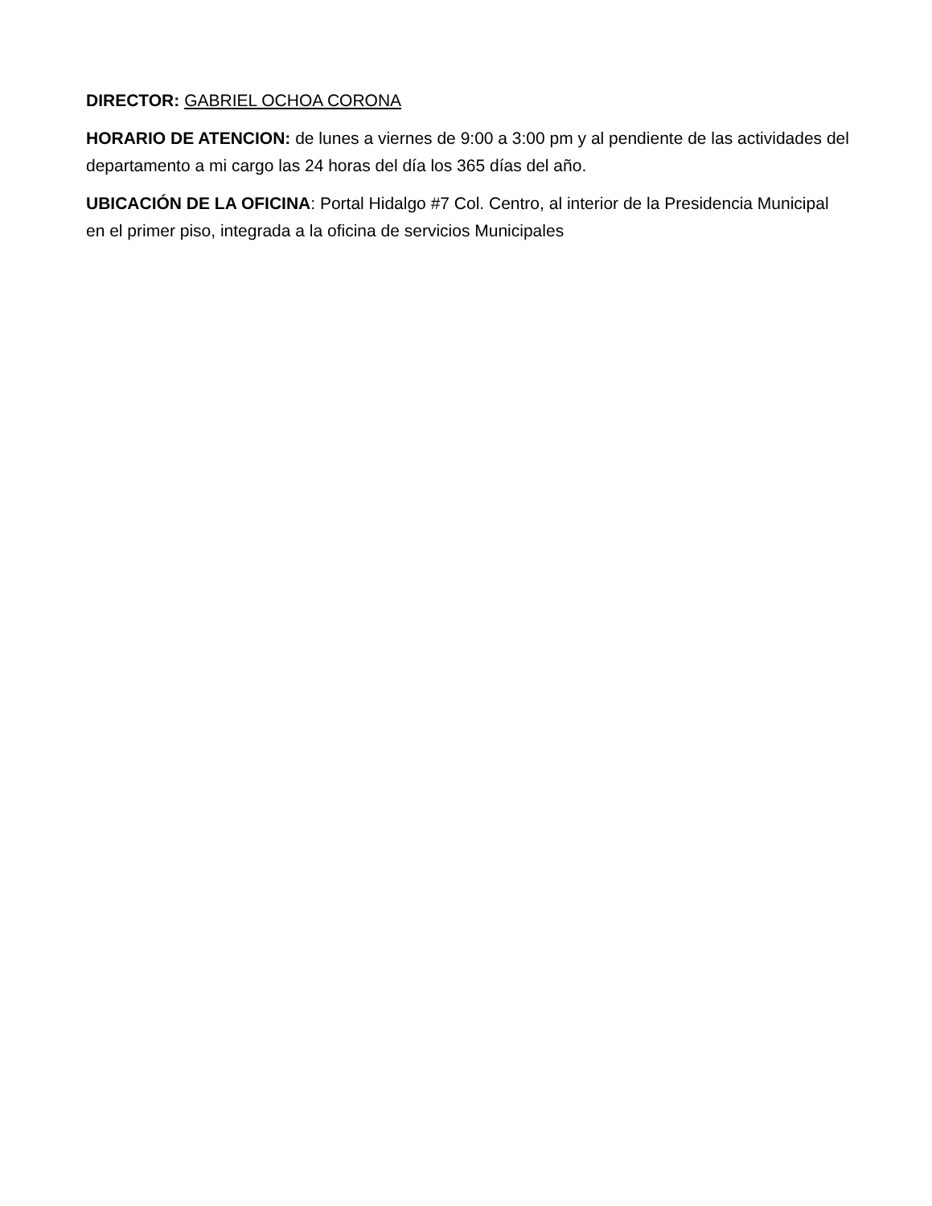DIRECTOR: GABRIEL OCHOA CORONA
HORARIO DE ATENCION: de lunes a viernes de 9:00 a 3:00 pm y al pendiente de las actividades del departamento a mi cargo las 24 horas del día los 365 días del año.
UBICACIÓN DE LA OFICINA: Portal Hidalgo #7 Col. Centro, al interior de la Presidencia Municipal en el primer piso, integrada a la oficina de servicios Municipales